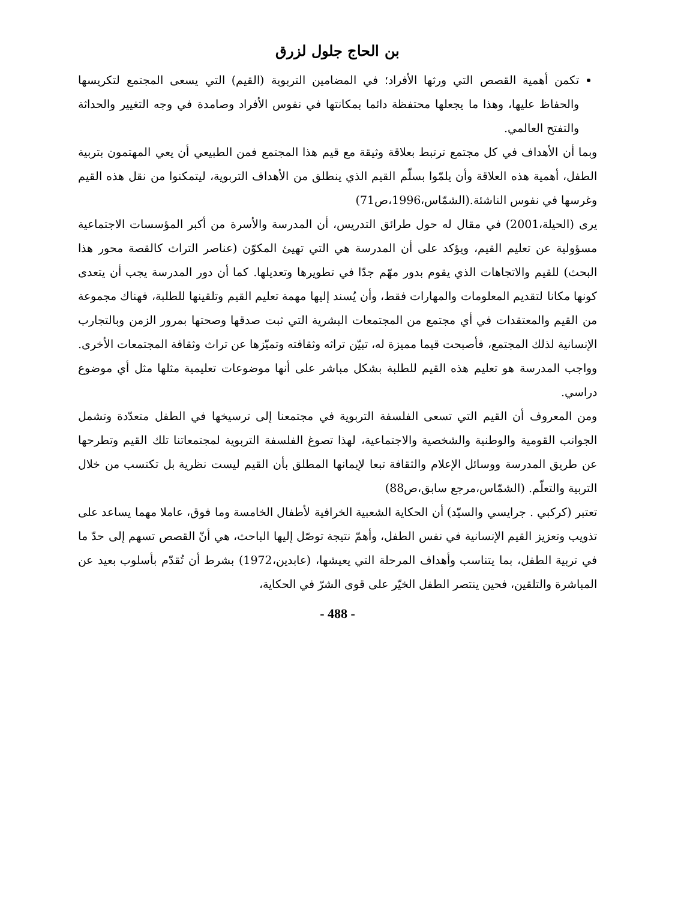بن الحاج جلول لزرق
تكمن أهمية القصص التي ورثها الأفراد؛ في المضامين التربوية (القيم) التي يسعى المجتمع لتكريسها والحفاظ عليها، وهذا ما يجعلها محتفظة دائما بمكانتها في نفوس الأفراد وصامدة في وجه التغيير والحداثة والتفتح العالمي.
وبما أن الأهداف في كل مجتمع ترتبط بعلاقة وثيقة مع قيم هذا المجتمع فمن الطبيعي أن يعي المهتمون بتربية الطفل، أهمية هذه العلاقة وأن يلمّوا بسلّم القيم الذي ينطلق من الأهداف التربوية، ليتمكنوا من نقل هذه القيم وغرسها في نفوس الناشئة.(الشمّاس،1996،ص71)
يرى (الحيلة،2001) في مقال له حول طرائق التدريس، أن المدرسة والأسرة من أكبر المؤسسات الاجتماعية مسؤولية عن تعليم القيم، ويؤكد على أن المدرسة هي التي تهيئ المكوّن (عناصر التراث كالقصة محور هذا البحث) للقيم والاتجاهات الذي يقوم بدور مهّم جدّا في تطويرها وتعديلها. كما أن دور المدرسة يجب أن يتعدى كونها مكانا لتقديم المعلومات والمهارات فقط، وأن يُسند إليها مهمة تعليم القيم وتلقينها للطلبة، فهناك مجموعة من القيم والمعتقدات في أي مجتمع من المجتمعات البشرية التي ثبت صدقها وصحتها بمرور الزمن وبالتجارب الإنسانية لذلك المجتمع، فأصبحت قيما مميزة له، تبيّن تراثه وثقافته وتميّزها عن تراث وثقافة المجتمعات الأخرى. وواجب المدرسة هو تعليم هذه القيم للطلبة بشكل مباشر على أنها موضوعات تعليمية مثلها مثل أي موضوع دراسي.
ومن المعروف أن القيم التي تسعى الفلسفة التربوية في مجتمعنا إلى ترسيخها في الطفل متعدّدة وتشمل الجوانب القومية والوطنية والشخصية والاجتماعية، لهذا تصوغ الفلسفة التربوية لمجتمعاتنا تلك القيم وتطرحها عن طريق المدرسة ووسائل الإعلام والثقافة تبعا لإيمانها المطلق بأن القيم ليست نظرية بل تكتسب من خلال التربية والتعلّم. (الشمّاس،مرجع سابق،ص88)
تعتبر (كركبي . جرايسي والسيّد) أن الحكاية الشعبية الخرافية لأطفال الخامسة وما فوق، عاملا مهما يساعد على تذويب وتعزيز القيم الإنسانية في نفس الطفل، وأهمّ نتيجة توصّل إليها الباحث، هي أنّ القصص تسهم إلى حدّ ما في تربية الطفل، بما يتناسب وأهداف المرحلة التي يعيشها، (عابدين،1972) بشرط أن تُقدّم بأسلوب بعيد عن المباشرة والتلقين، فحين ينتصر الطفل الخيّر على قوى الشرّ في الحكاية،
- 488 -